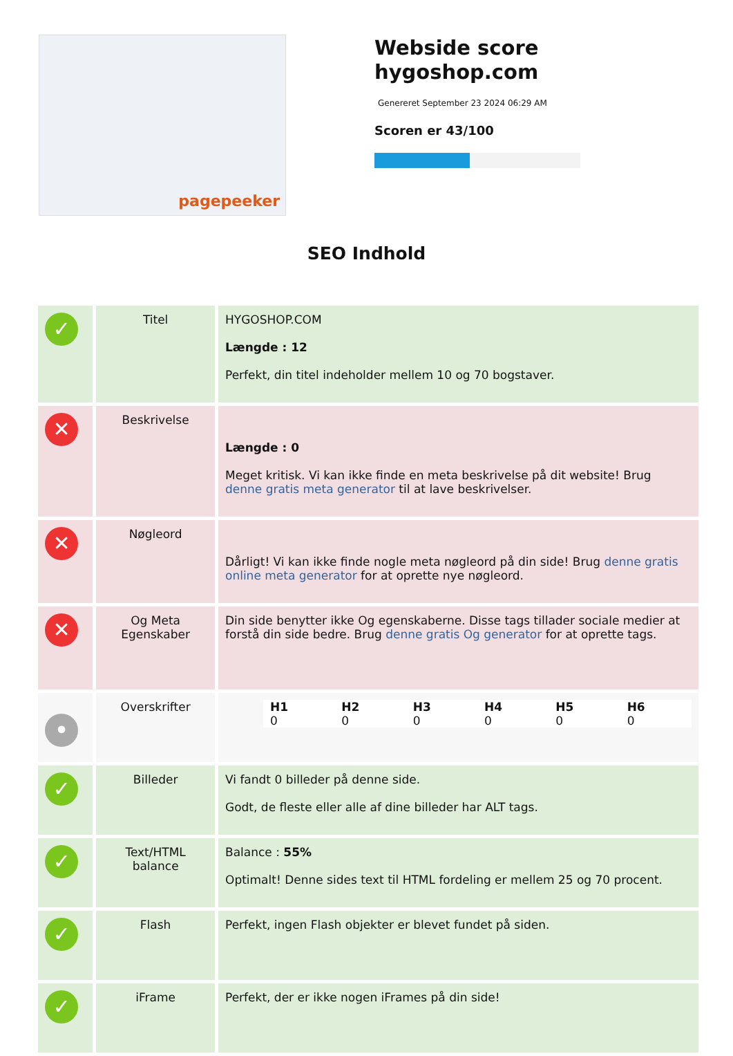pagepeeker
Webside score
hygoshop.com
Genereret September 23 2024 06:29 AM
Scoren er 43/100
SEO Indhold
| ✓ | Titel | HYGOSHOP.COM Længde : 12 Perfekt, din titel indeholder mellem 10 og 70 bogstaver. |
| ✕ | Beskrivelse | Længde : 0 Meget kritisk. Vi kan ikke finde en meta beskrivelse på dit website! Brug denne gratis meta generator til at lave beskrivelser. |
| ✕ | Nøgleord | Dårligt! Vi kan ikke finde nogle meta nøgleord på din side! Brug denne gratis online meta generator for at oprette nye nøgleord. |
| ✕ | Og Meta Egenskaber | Din side benytter ikke Og egenskaberne. Disse tags tillader sociale medier at forstå din side bedre. Brug denne gratis Og generator for at oprette tags. |
| • | Overskrifter | / H1 / H2 / H3 / H4 / H5 / H6 / / 0 / 0 / 0 / 0 / 0 / 0 / |
| ✓ | Billeder | Vi fandt 0 billeder på denne side. Godt, de fleste eller alle af dine billeder har ALT tags. |
| ✓ | Text/HTML balance | Balance : 55% Optimalt! Denne sides text til HTML fordeling er mellem 25 og 70 procent. |
| ✓ | Flash | Perfekt, ingen Flash objekter er blevet fundet på siden. |
| ✓ | iFrame | Perfekt, der er ikke nogen iFrames på din side! |